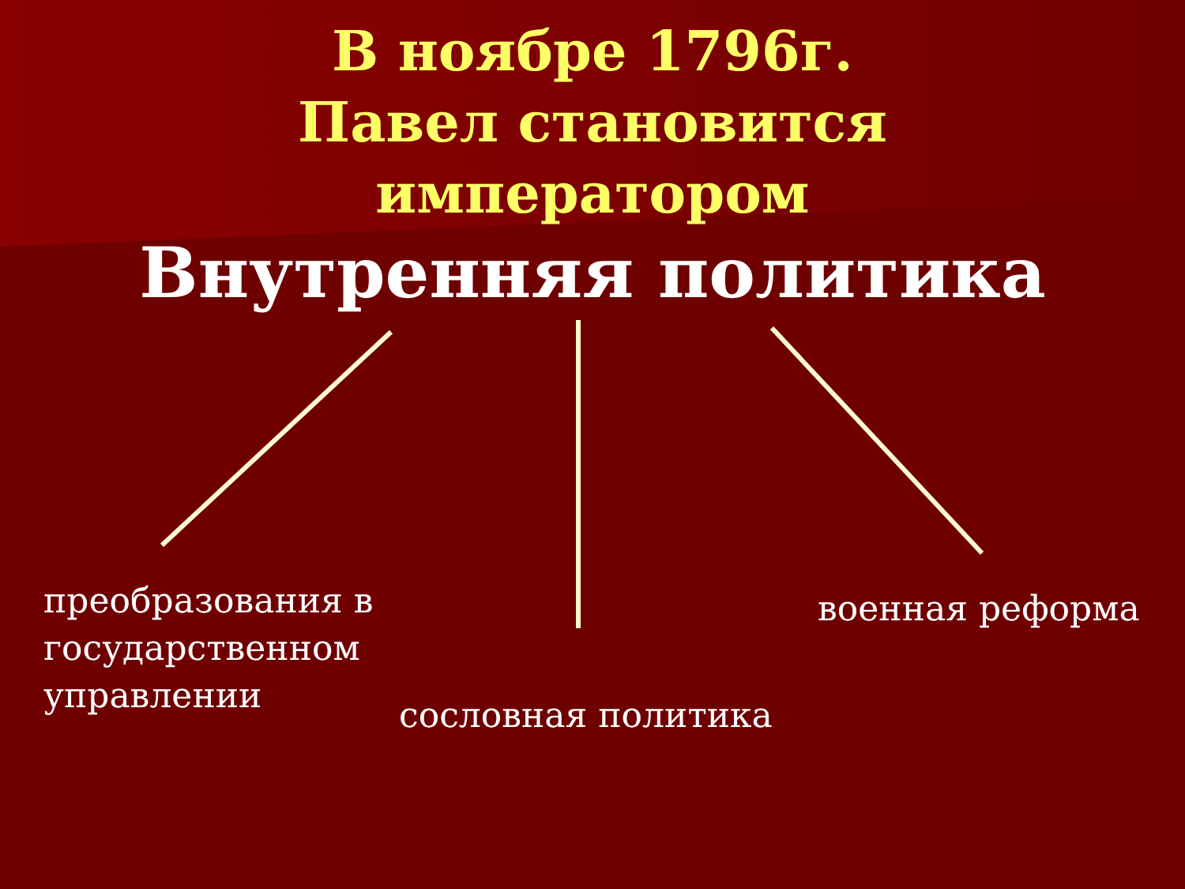В ноябре 1796г.
Павел становится
императором
Внутренняя политика
преобразования в
государственном
управлении
сословная политика
военная реформа